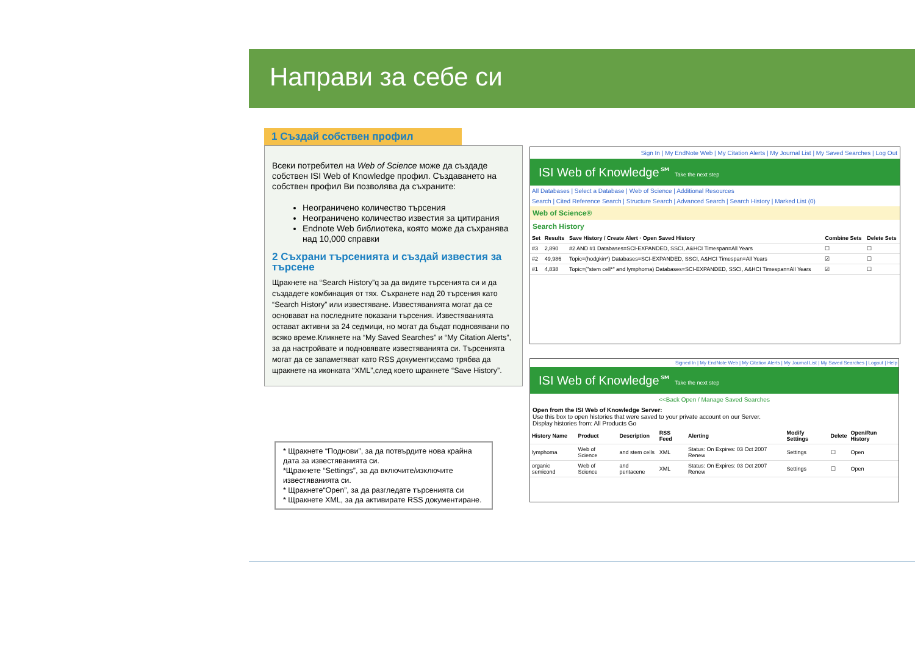Направи за себе си
1 Създай собствен профил
Всеки потребител на Web of Science може да създаде собствен ISI Web of Knowledge профил. Създаването на собствен профил Ви позволява да съхраните:
Неограничено количество търсения
Неограничено количество известия за цитирания
Endnote Web библиотека, която може да съхранява над 10,000 справки
2 Съхрани търсенията и създай известия за търсене
Щракнете на “Search History”q за да видите търсенията си и да създадете комбинация от тях. Съхранете над 20 търсения като “Search History” или известяване. Известяванията могат да се основават на последните показани търсения. Известяванията остават активни за 24 седмици, но могат да бъдат подновявани по всяко време.Кликнете на “My Saved Searches” и “My Citation Alerts”, за да настройвате и подновявате известяванията си. Търсенията могат да се запаметяват като RSS документи;само трябва да щракнете на иконката “XML”,след което щракнете “Save History”.
* Щракнете “Поднови”, за да потвърдите нова крайна дата за известяванията си.
*Щракнете “Settings”, за да включите/изключите известяванията си.
* Щракнете“Open”, за да разгледате търсенията си
* Щракнете XML, за да активирате RSS документиране.
Sign In | My EndNote Web | My Citation Alerts | My Journal List | My Saved Searches | Log Out
ISI Web of Knowledge℠ Take the next step
All Databases | Select a Database | Web of Science | Additional Resources
Search | Cited Reference Search | Structure Search | Advanced Search | Search History | Marked List (0)
Web of Science®
Search History
| Set | Results | Save History / Create Alert · Open Saved History | Combine Sets | Delete Sets |
| --- | --- | --- | --- | --- |
| #3 | 2,890 | #2 AND #1 Databases=SCI-EXPANDED, SSCI, A&HCI Timespan=All Years | ☐ | ☐ |
| #2 | 49,986 | Topic=(hodgkin*) Databases=SCI-EXPANDED, SSCI, A&HCI Timespan=All Years | ☑ | ☐ |
| #1 | 4,838 | Topic=("stem cell*" and lymphoma) Databases=SCI-EXPANDED, SSCI, A&HCI Timespan=All Years | ☑ | ☐ |
Signed In | My EndNote Web | My Citation Alerts | My Journal List | My Saved Searches | Logout | Help
ISI Web of Knowledge℠ Take the next step
<<Back Open / Manage Saved Searches
Open from the ISI Web of Knowledge Server:
Use this box to open histories that were saved to your private account on our Server.
Display histories from: All Products Go
| History Name | Product | Description | RSS Feed | Alerting | Modify Settings | Delete | Open/Run History |
| --- | --- | --- | --- | --- | --- | --- | --- |
| lymphoma | Web of Science | and stem cells | XML | Status: On Expires: 03 Oct 2007 Renew | Settings | ☐ | Open |
| organic semicond | Web of Science | and pentacene | XML | Status: On Expires: 03 Oct 2007 Renew | Settings | ☐ | Open |